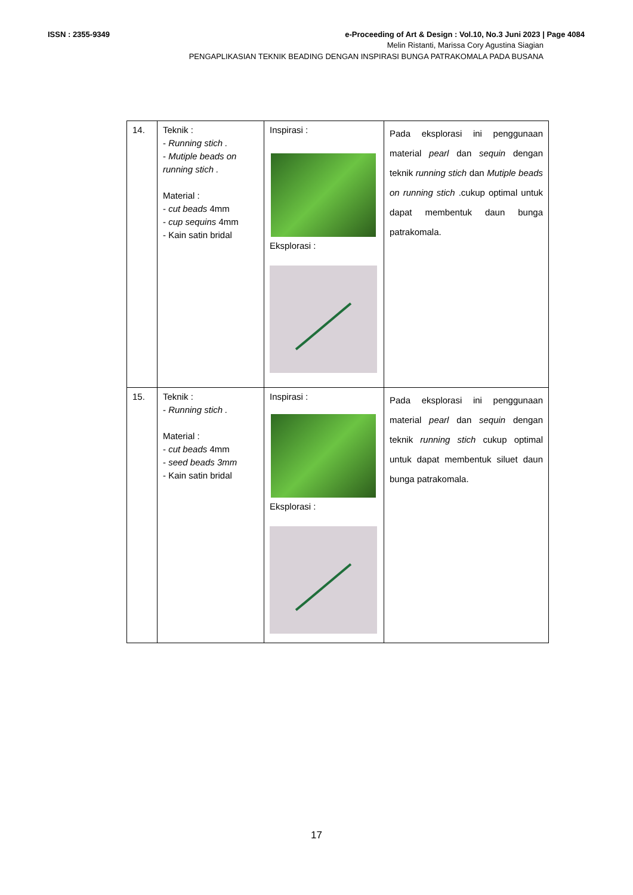e-Proceeding of Art & Design : Vol.10, No.3 Juni 2023 | Page 4084 ISSN : 2355-9349
Melin Ristanti, Marissa Cory Agustina Siagian
PENGAPLIKASIAN TEKNIK BEADING DENGAN INSPIRASI BUNGA PATRAKOMALA PADA BUSANA
| 14. | Teknik : - Running stich . - Mutiple beads on running stich . Material : - cut beads 4mm - cup sequins 4mm - Kain satin bridal | Inspirasi : Eksplorasi : | Pada eksplorasi ini penggunaan material pearl dan sequin dengan teknik running stich dan Mutiple beads on running stich .cukup optimal untuk dapat membentuk daun bunga patrakomala. |
| 15. | Teknik : - Running stich . Material : - cut beads 4mm - seed beads 3mm - Kain satin bridal | Inspirasi : Eksplorasi : | Pada eksplorasi ini penggunaan material pearl dan sequin dengan teknik running stich cukup optimal untuk dapat membentuk siluet daun bunga patrakomala. |
17